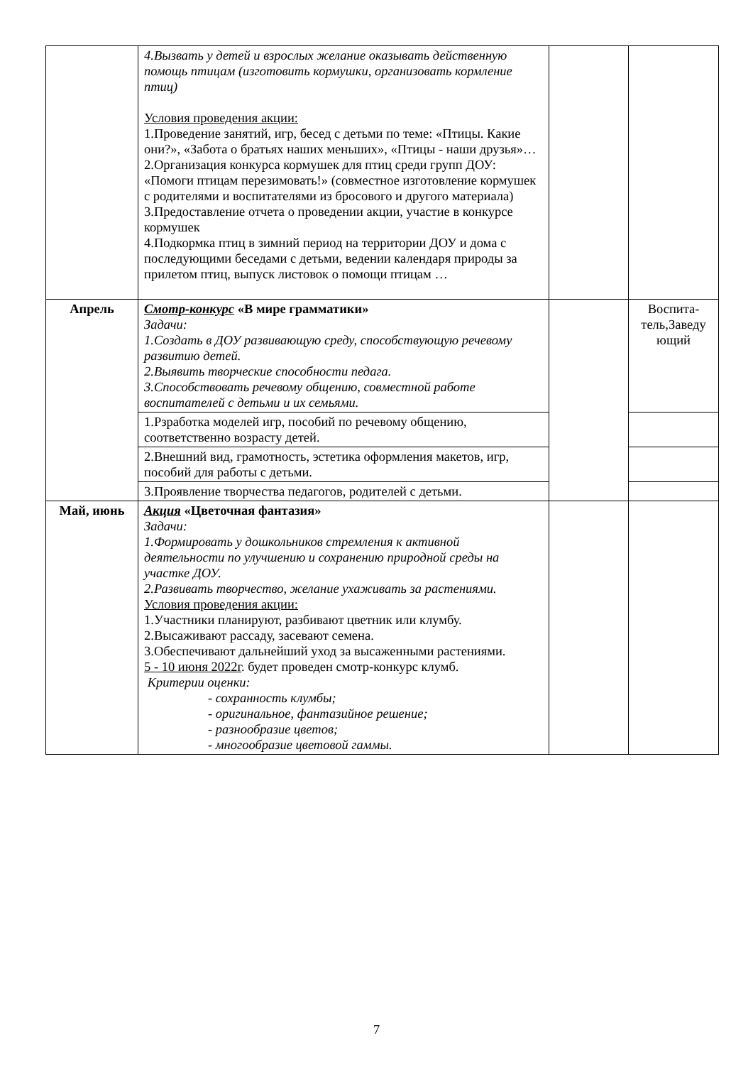| | 4.Вызвать у детей и взрослых желание оказывать действенную помощь птицам (изготовить кормушки, организовать кормление птиц) Условия проведения акции: 1.Проведение занятий, игр, бесед с детьми по теме: «Птицы. Какие они?», «Забота о братьях наших меньших», «Птицы - наши друзья»… 2.Организация конкурса кормушек для птиц среди групп ДОУ: «Помоги птицам перезимовать!» (совместное изготовление кормушек с родителями и воспитателями из бросового и другого материала) 3.Предоставление отчета о проведении акции, участие в конкурсе кормушек 4.Подкормка птиц в зимний период на территории ДОУ и дома с последующими беседами с детьми, ведении календаря природы за прилетом птиц, выпуск листовок о помощи птицам … | | |
| Апрель | Смотр-конкурс «В мире грамматики» Задачи: 1.Создать в ДОУ развивающую среду, способствующую речевому развитию детей. 2.Выявить творческие способности педага. 3.Способствовать речевому общению, совместной работе воспитателей с детьми и их семьями. | | Воспита-тель,Заведу ющий |
| | 1.Рзработка моделей игр, пособий по речевому общению, соответственно возрасту детей. | | |
| | 2.Внешний вид, грамотность, эстетика оформления макетов, игр, пособий для работы с детьми. | | |
| | 3.Проявление творчества педагогов, родителей с детьми. | | |
| Май, июнь | Акция «Цветочная фантазия» Задачи: 1.Формировать у дошкольников стремления к активной деятельности по улучшению и сохранению природной среды на участке ДОУ. 2.Развивать творчество, желание ухаживать за растениями. Условия проведения акции: 1.Участники планируют, разбивают цветник или клумбу. 2.Высаживают рассаду, засевают семена. 3.Обеспечивают дальнейший уход за высаженными растениями. 5 - 10 июня 2022г . будет проведен смотр-конкурс клумб. Критерии оценки: - сохранность клумбы; - оригинальное, фантазийное решение; - разнообразие цветов; - многообразие цветовой гаммы. | | |
7